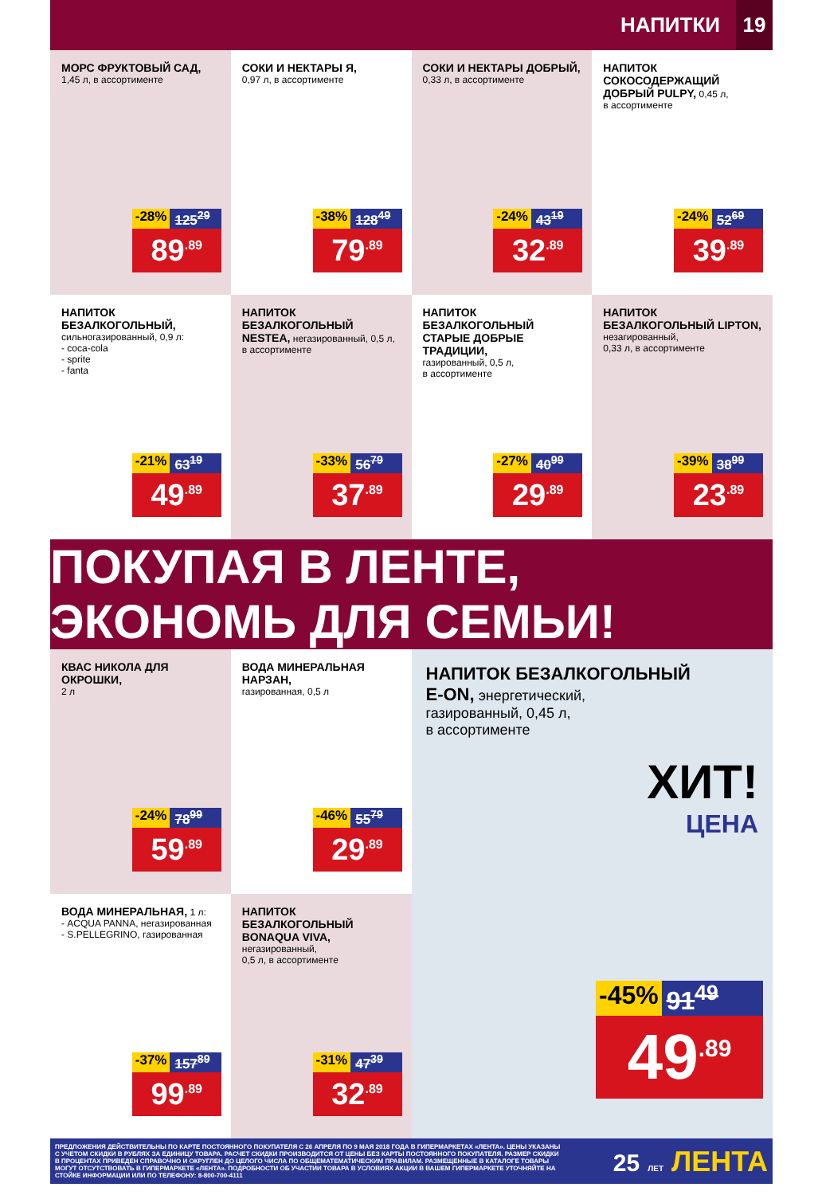НАПИТКИ 19
МОРС ФРУКТОВЫЙ САД,
1,45 л, в ассортименте
-28% 125<sup>29</sup>
89<sup>.89</sup>
СОКИ И НЕКТАРЫ Я,
0,97 л, в ассортименте
-38% 128<sup>49</sup>
79<sup>.89</sup>
СОКИ И НЕКТАРЫ ДОБРЫЙ,
0,33 л, в ассортименте
-24% 43<sup>19</sup>
32<sup>.89</sup>
НАПИТОК СОКОСОДЕРЖАЩИЙ ДОБРЫЙ PULPY, 0,45 л,
в ассортименте
-24% 52<sup>69</sup>
39<sup>.89</sup>
НАПИТОК БЕЗАЛКОГОЛЬНЫЙ,
сильногазированный, 0,9 л:
- coca-cola
- sprite
- fanta
-21% 63<sup>19</sup>
49<sup>.89</sup>
НАПИТОК БЕЗАЛКОГОЛЬНЫЙ NESTEA, негазированный, 0,5 л, в ассортименте
-33% 56<sup>79</sup>
37<sup>.89</sup>
НАПИТОК БЕЗАЛКОГОЛЬНЫЙ СТАРЫЕ ДОБРЫЕ ТРАДИЦИИ,
газированный, 0,5 л,
в ассортименте
-27% 40<sup>99</sup>
29<sup>.89</sup>
НАПИТОК БЕЗАЛКОГОЛЬНЫЙ LIPTON, незагированный,
0,33 л, в ассортименте
-39% 38<sup>99</sup>
23<sup>.89</sup>
ПОКУПАЯ В ЛЕНТЕ, ЭКОНОМЬ ДЛЯ СЕМЬИ!
КВАС НИКОЛА ДЛЯ ОКРОШКИ,
2 л
-24% 78<sup>99</sup>
59<sup>.89</sup>
ВОДА МИНЕРАЛЬНАЯ НАРЗАН,
газированная, 0,5 л
-46% 55<sup>79</sup>
29<sup>.89</sup>
НАПИТОК БЕЗАЛКОГОЛЬНЫЙ
E-ON, энергетический,
газированный, 0,45 л,
в ассортименте
ХИТ!
ЦЕНА
-45% 91<sup>49</sup>
49<sup>.89</sup>
ВОДА МИНЕРАЛЬНАЯ, 1 л:
- ACQUA PANNA, негазированная
- S.PELLEGRINO, газированная
-37% 157<sup>89</sup>
99<sup>.89</sup>
НАПИТОК БЕЗАЛКОГОЛЬНЫЙ BONAQUA VIVA, негазированный,
0,5 л, в ассортименте
-31% 47<sup>39</sup>
32<sup>.89</sup>
ПРЕДЛОЖЕНИЯ ДЕЙСТВИТЕЛЬНЫ ПО КАРТЕ ПОСТОЯННОГО ПОКУПАТЕЛЯ С 26 АПРЕЛЯ ПО 9 МАЯ 2018 ГОДА В ГИПЕРМАРКЕТАХ «ЛЕНТА». ЦЕНЫ УКАЗАНЫ С УЧЕТОМ СКИДКИ В РУБЛЯХ ЗА ЕДИНИЦУ ТОВАРА. РАСЧЕТ СКИДКИ ПРОИЗВОДИТСЯ ОТ ЦЕНЫ БЕЗ КАРТЫ ПОСТОЯННОГО ПОКУПАТЕЛЯ. РАЗМЕР СКИДКИ В ПРОЦЕНТАХ ПРИВЕДЕН СПРАВОЧНО И ОКРУГЛЕН ДО ЦЕЛОГО ЧИСЛА ПО ОБЩЕМАТЕМАТИЧЕСКИМ ПРАВИЛАМ. РАЗМЕЩЕННЫЕ В КАТАЛОГЕ ТОВАРЫ МОГУТ ОТСУТСТВОВАТЬ В ГИПЕРМАРКЕТЕ «ЛЕНТА». ПОДРОБНОСТИ ОБ УЧАСТИИ ТОВАРА В УСЛОВИЯХ АКЦИИ В ВАШЕМ ГИПЕРМАРКЕТЕ УТОЧНЯЙТЕ НА СТОЙКЕ ИНФОРМАЦИИ ИЛИ ПО ТЕЛЕФОНУ: 8-800-700-4111
25 ЛЕТ ЛЕНТА